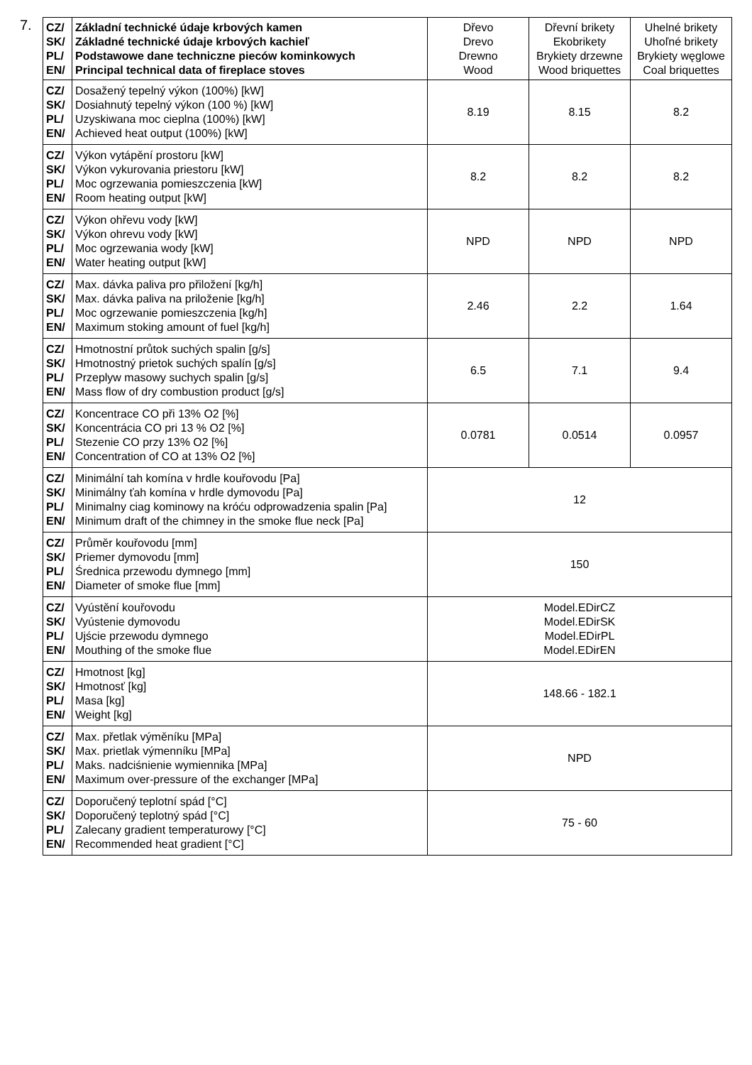7.
| CZ/ SK/ PL/ EN/ | Základní technické údaje krbových kamen Základné technické údaje krbových kachieľ Podstawowe dane techniczne pieców kominkowych Principal technical data of fireplace stoves | Dřevo Drevo Drewno Wood | Dřevní brikety Ekobrikety Brykiety drzewne Wood briquettes | Uhelné brikety Uhoľné brikety Brykiety węglowe Coal briquettes |
| CZ/ SK/ PL/ EN/ | Dosažený tepelný výkon (100%) [kW] Dosiahnutý tepelný výkon (100 %) [kW] Uzyskiwana moc cieplna (100%) [kW] Achieved heat output (100%) [kW] | 8.19 | 8.15 | 8.2 |
| CZ/ SK/ PL/ EN/ | Výkon vytápění prostoru [kW] Výkon vykurovania priestoru [kW] Moc ogrzewania pomieszczenia [kW] Room heating output [kW] | 8.2 | 8.2 | 8.2 |
| CZ/ SK/ PL/ EN/ | Výkon ohřevu vody [kW] Výkon ohrevu vody [kW] Moc ogrzewania wody [kW] Water heating output [kW] | NPD | NPD | NPD |
| CZ/ SK/ PL/ EN/ | Max. dávka paliva pro přiložení [kg/h] Max. dávka paliva na priloženie [kg/h] Moc ogrzewanie pomieszczenia [kg/h] Maximum stoking amount of fuel [kg/h] | 2.46 | 2.2 | 1.64 |
| CZ/ SK/ PL/ EN/ | Hmotnostní průtok suchých spalin [g/s] Hmotnostný prietok suchých spalín [g/s] Przeplyw masowy suchych spalin [g/s] Mass flow of dry combustion product [g/s] | 6.5 | 7.1 | 9.4 |
| CZ/ SK/ PL/ EN/ | Koncentrace CO při 13% O2 [%] Koncentrácia CO pri 13 % O2 [%] Stezenie CO przy 13% O2 [%] Concentration of CO at 13% O2 [%] | 0.0781 | 0.0514 | 0.0957 |
| CZ/ SK/ PL/ EN/ | Minimální tah komína v hrdle kouřovodu [Pa] Minimálny ťah komína v hrdle dymovodu [Pa] Minimalny ciag kominowy na króću odprowadzenia spalin [Pa] Minimum draft of the chimney in the smoke flue neck [Pa] | 12 | | |
| CZ/ SK/ PL/ EN/ | Průměr kouřovodu [mm] Priemer dymovodu [mm] Średnica przewodu dymnego [mm] Diameter of smoke flue [mm] | 150 | | |
| CZ/ SK/ PL/ EN/ | Vyústění kouřovodu Vyústenie dymovodu Ujście przewodu dymnego Mouthing of the smoke flue | Model.EDirCZ Model.EDirSK Model.EDirPL Model.EDirEN | | |
| CZ/ SK/ PL/ EN/ | Hmotnost [kg] Hmotnosť [kg] Masa [kg] Weight [kg] | 148.66 - 182.1 | | |
| CZ/ SK/ PL/ EN/ | Max. přetlak výměníku [MPa] Max. prietlak výmenníku [MPa] Maks. nadciśnienie wymiennika [MPa] Maximum over-pressure of the exchanger [MPa] | NPD | | |
| CZ/ SK/ PL/ EN/ | Doporučený teplotní spád [°C] Doporučený teplotný spád [°C] Zalecany gradient temperaturowy [°C] Recommended heat gradient [°C] | 75 - 60 | | |